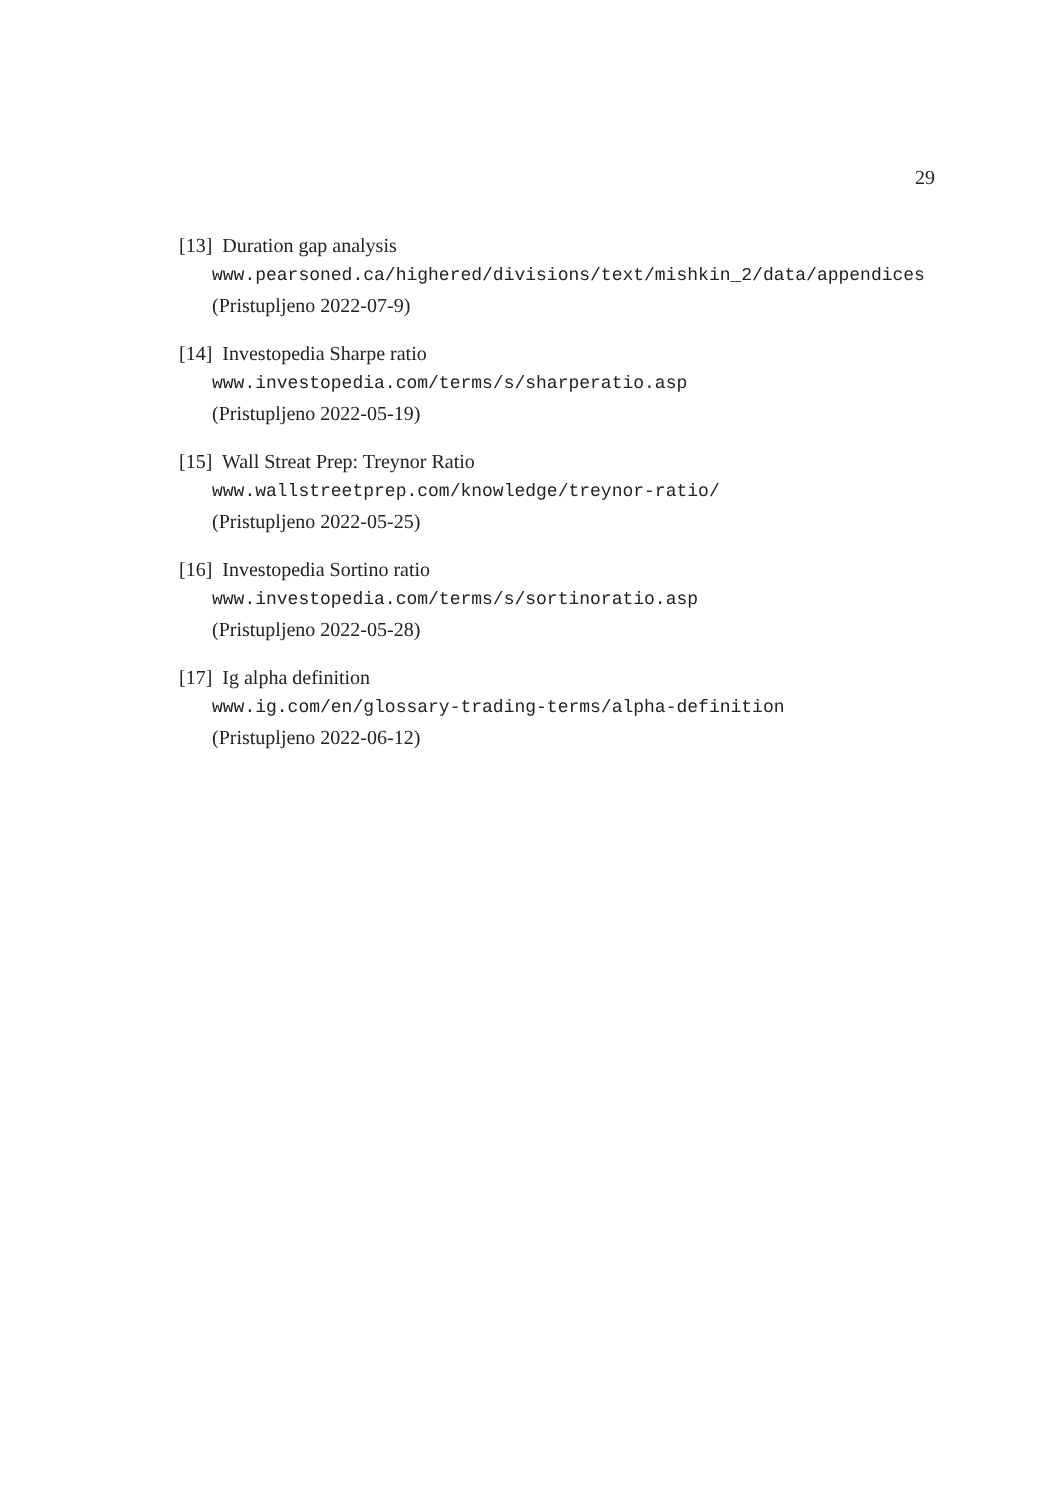29
[13] Duration gap analysis
www.pearsoned.ca/highered/divisions/text/mishkin_2/data/appendices
(Pristupljeno 2022-07-9)
[14] Investopedia Sharpe ratio
www.investopedia.com/terms/s/sharperatio.asp
(Pristupljeno 2022-05-19)
[15] Wall Streat Prep: Treynor Ratio
www.wallstreetprep.com/knowledge/treynor-ratio/
(Pristupljeno 2022-05-25)
[16] Investopedia Sortino ratio
www.investopedia.com/terms/s/sortinoratio.asp
(Pristupljeno 2022-05-28)
[17] Ig alpha definition
www.ig.com/en/glossary-trading-terms/alpha-definition
(Pristupljeno 2022-06-12)